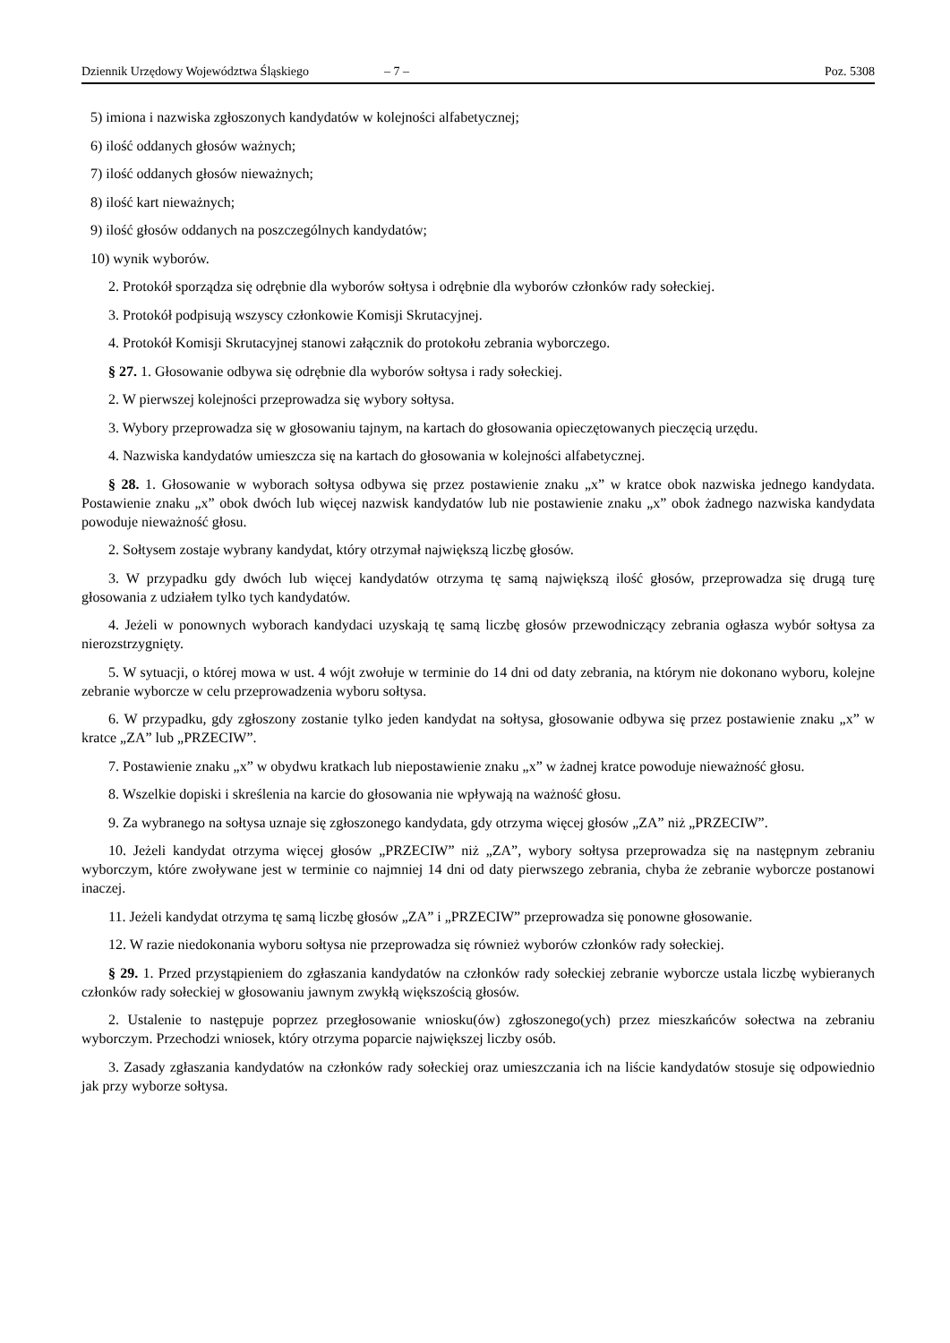Dziennik Urzędowy Województwa Śląskiego – 7 – Poz. 5308
5) imiona i nazwiska zgłoszonych kandydatów w kolejności alfabetycznej;
6) ilość oddanych głosów ważnych;
7) ilość oddanych głosów nieważnych;
8) ilość kart nieważnych;
9) ilość głosów oddanych na poszczególnych kandydatów;
10) wynik wyborów.
2. Protokół sporządza się odrębnie dla wyborów sołtysa i odrębnie dla wyborów członków rady sołeckiej.
3. Protokół podpisują wszyscy członkowie Komisji Skrutacyjnej.
4. Protokół Komisji Skrutacyjnej stanowi załącznik do protokołu zebrania wyborczego.
§ 27. 1. Głosowanie odbywa się odrębnie dla wyborów sołtysa i rady sołeckiej.
2. W pierwszej kolejności przeprowadza się wybory sołtysa.
3. Wybory przeprowadza się w głosowaniu tajnym, na kartach do głosowania opieczętowanych pieczęcią urzędu.
4. Nazwiska kandydatów umieszcza się na kartach do głosowania w kolejności alfabetycznej.
§ 28. 1. Głosowanie w wyborach sołtysa odbywa się przez postawienie znaku „x” w kratce obok nazwiska jednego kandydata. Postawienie znaku „x” obok dwóch lub więcej nazwisk kandydatów lub nie postawienie znaku „x” obok żadnego nazwiska kandydata powoduje nieważność głosu.
2. Sołtysem zostaje wybrany kandydat, który otrzymał największą liczbę głosów.
3. W przypadku gdy dwóch lub więcej kandydatów otrzyma tę samą największą ilość głosów, przeprowadza się drugą turę głosowania z udziałem tylko tych kandydatów.
4. Jeżeli w ponownych wyborach kandydaci uzyskają tę samą liczbę głosów przewodniczący zebrania ogłasza wybór sołtysa za nierozstrzygnięty.
5. W sytuacji, o której mowa w ust. 4 wójt zwołuje w terminie do 14 dni od daty zebrania, na którym nie dokonano wyboru, kolejne zebranie wyborcze w celu przeprowadzenia wyboru sołtysa.
6. W przypadku, gdy zgłoszony zostanie tylko jeden kandydat na sołtysa, głosowanie odbywa się przez postawienie znaku „x” w kratce „ZA” lub „PRZECIW”.
7. Postawienie znaku „x” w obydwu kratkach lub niepostawienie znaku „x” w żadnej kratce powoduje nieważność głosu.
8. Wszelkie dopiski i skreślenia na karcie do głosowania nie wpływają na ważność głosu.
9. Za wybranego na sołtysa uznaje się zgłoszonego kandydata, gdy otrzyma więcej głosów „ZA” niż „PRZECIW”.
10. Jeżeli kandydat otrzyma więcej głosów „PRZECIW” niż „ZA”, wybory sołtysa przeprowadza się na następnym zebraniu wyborczym, które zwoływane jest w terminie co najmniej 14 dni od daty pierwszego zebrania, chyba że zebranie wyborcze postanowi inaczej.
11. Jeżeli kandydat otrzyma tę samą liczbę głosów „ZA” i „PRZECIW” przeprowadza się ponowne głosowanie.
12. W razie niedokonania wyboru sołtysa nie przeprowadza się również wyborów członków rady sołeckiej.
§ 29. 1. Przed przystąpieniem do zgłaszania kandydatów na członków rady sołeckiej zebranie wyborcze ustala liczbę wybieranych członków rady sołeckiej w głosowaniu jawnym zwykłą większością głosów.
2. Ustalenie to następuje poprzez przegłosowanie wniosku(ów) zgłoszonego(ych) przez mieszkańców sołectwa na zebraniu wyborczym. Przechodzi wniosek, który otrzyma poparcie największej liczby osób.
3. Zasady zgłaszania kandydatów na członków rady sołeckiej oraz umieszczania ich na liście kandydatów stosuje się odpowiednio jak przy wyborze sołtysa.